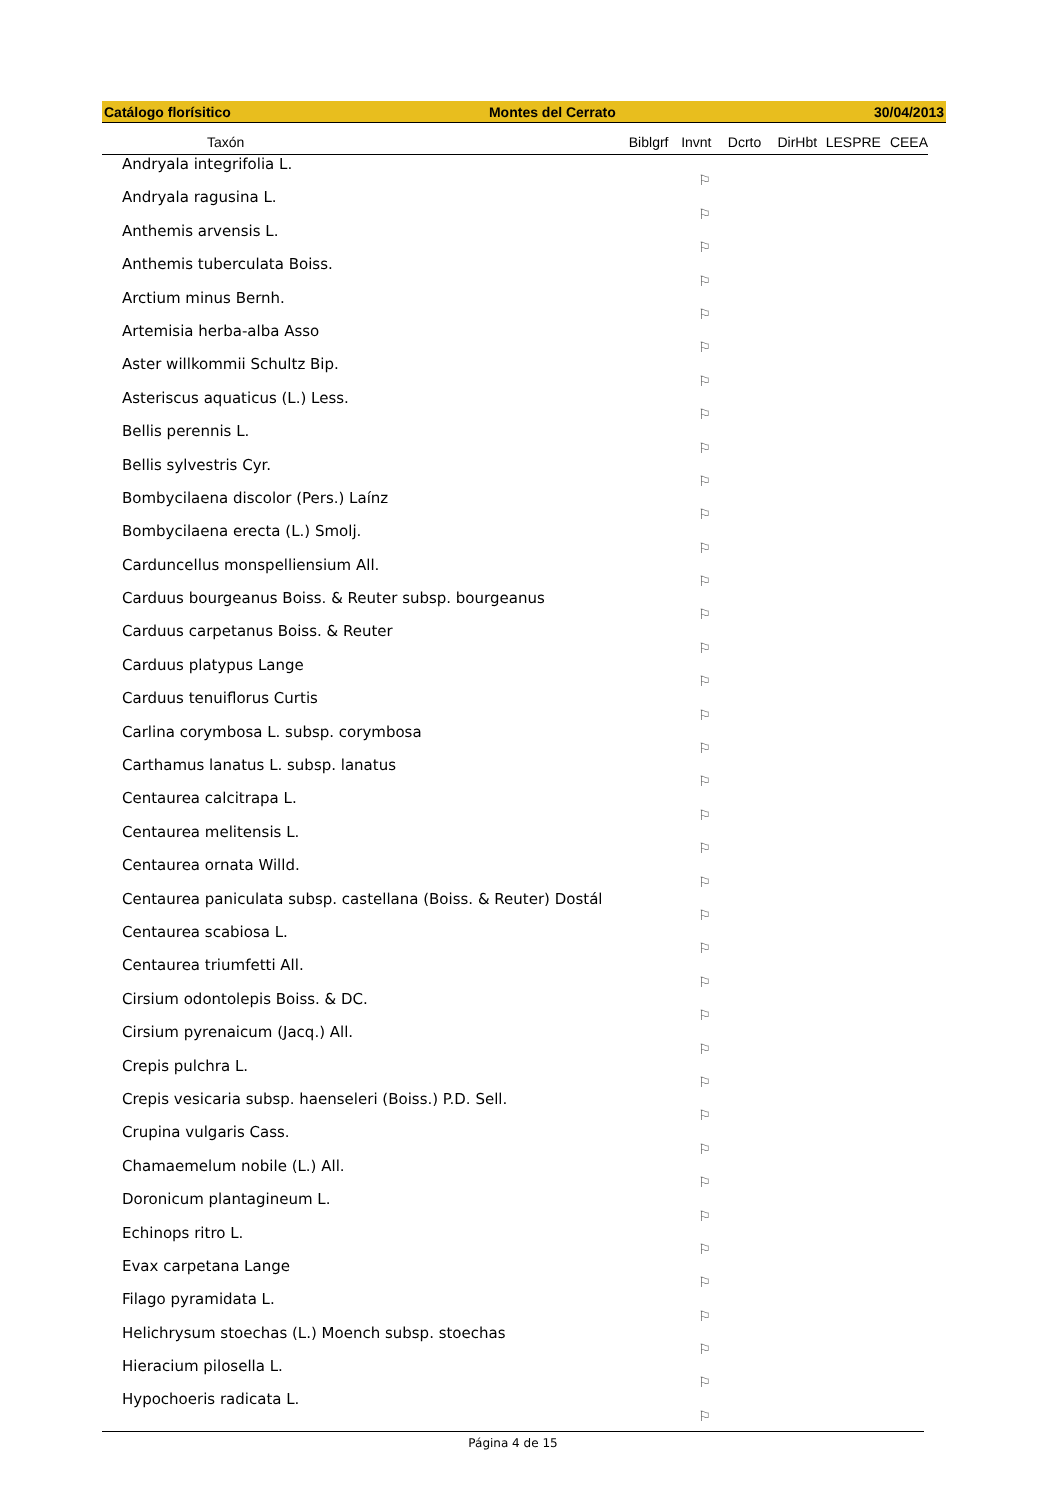Catálogo florísitico Montes del Cerrato 30/04/2013
| Taxón | Biblgrf | Invnt | Dcrto | DirHbt | LESPRE | CEEA |
| --- | --- | --- | --- | --- | --- | --- |
| Andryala integrifolia L. | | ⚐ | | | | |
| Andryala ragusina L. | | ⚐ | | | | |
| Anthemis arvensis L. | | ⚐ | | | | |
| Anthemis tuberculata Boiss. | | ⚐ | | | | |
| Arctium minus Bernh. | | ⚐ | | | | |
| Artemisia herba-alba Asso | | ⚐ | | | | |
| Aster willkommii Schultz Bip. | | ⚐ | | | | |
| Asteriscus aquaticus (L.) Less. | | ⚐ | | | | |
| Bellis perennis L. | | ⚐ | | | | |
| Bellis sylvestris Cyr. | | ⚐ | | | | |
| Bombycilaena discolor (Pers.) Laínz | | ⚐ | | | | |
| Bombycilaena erecta (L.) Smolj. | | ⚐ | | | | |
| Carduncellus monspelliensium All. | | ⚐ | | | | |
| Carduus bourgeanus Boiss. & Reuter subsp. bourgeanus | | ⚐ | | | | |
| Carduus carpetanus Boiss. & Reuter | | ⚐ | | | | |
| Carduus platypus Lange | | ⚐ | | | | |
| Carduus tenuiflorus Curtis | | ⚐ | | | | |
| Carlina corymbosa L. subsp. corymbosa | | ⚐ | | | | |
| Carthamus lanatus L. subsp. lanatus | | ⚐ | | | | |
| Centaurea calcitrapa L. | | ⚐ | | | | |
| Centaurea melitensis L. | | ⚐ | | | | |
| Centaurea ornata Willd. | | ⚐ | | | | |
| Centaurea paniculata subsp. castellana (Boiss. & Reuter) Dostál | | ⚐ | | | | |
| Centaurea scabiosa L. | | ⚐ | | | | |
| Centaurea triumfetti All. | | ⚐ | | | | |
| Cirsium odontolepis Boiss. & DC. | | ⚐ | | | | |
| Cirsium pyrenaicum (Jacq.) All. | | ⚐ | | | | |
| Crepis pulchra L. | | ⚐ | | | | |
| Crepis vesicaria subsp. haenseleri (Boiss.) P.D. Sell. | | ⚐ | | | | |
| Crupina vulgaris Cass. | | ⚐ | | | | |
| Chamaemelum nobile (L.) All. | | ⚐ | | | | |
| Doronicum plantagineum L. | | ⚐ | | | | |
| Echinops ritro L. | | ⚐ | | | | |
| Evax carpetana Lange | | ⚐ | | | | |
| Filago pyramidata L. | | ⚐ | | | | |
| Helichrysum stoechas (L.) Moench subsp. stoechas | | ⚐ | | | | |
| Hieracium pilosella L. | | ⚐ | | | | |
| Hypochoeris radicata L. | | ⚐ | | | | |
Página 4 de 15